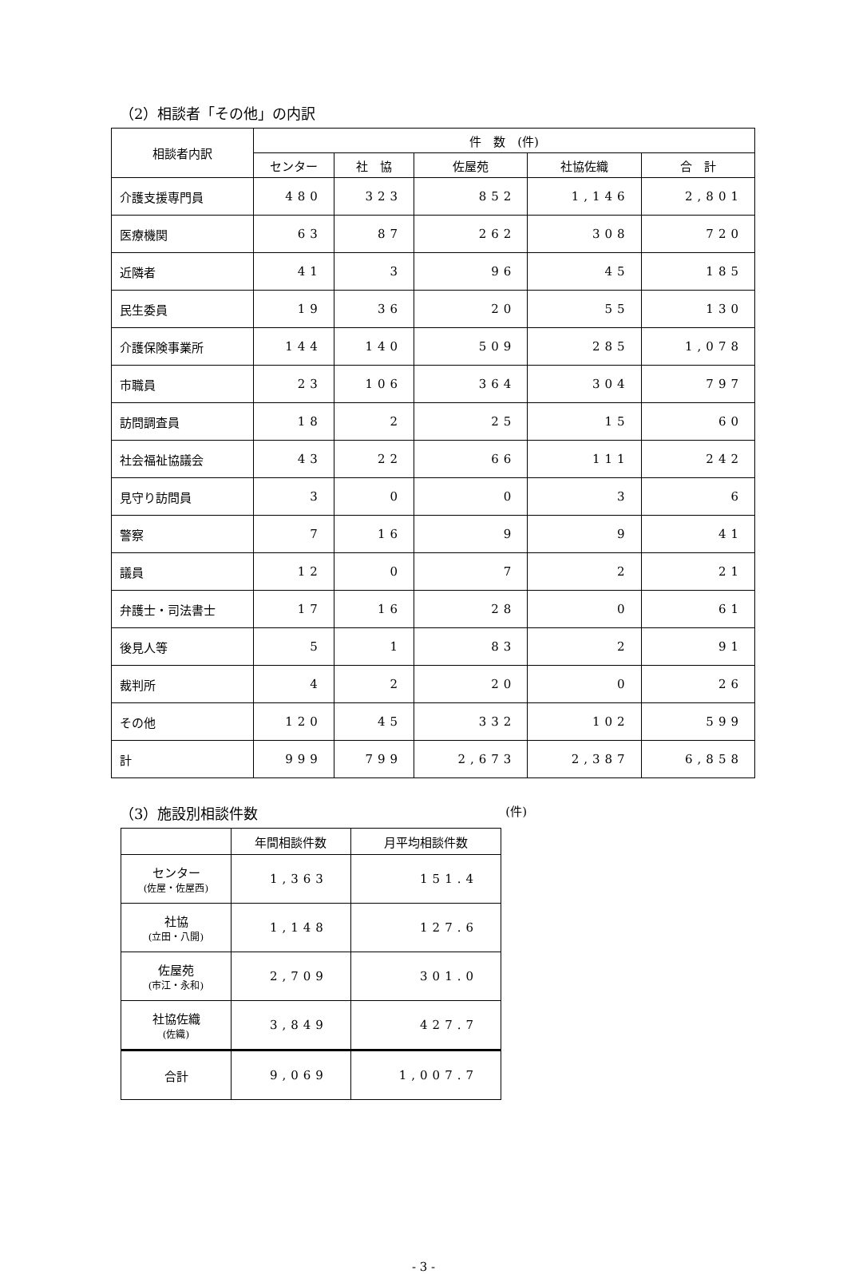（2）相談者「その他」の内訳
| 相談者内訳 | 件 数 (件) | | | | |
| --- | --- | --- | --- | --- | --- |
| | センター | 社 協 | 佐屋苑 | 社協佐織 | 合 計 |
| 介護支援専門員 | 480 | 323 | 852 | 1,146 | 2,801 |
| 医療機関 | 63 | 87 | 262 | 308 | 720 |
| 近隣者 | 41 | 3 | 96 | 45 | 185 |
| 民生委員 | 19 | 36 | 20 | 55 | 130 |
| 介護保険事業所 | 144 | 140 | 509 | 285 | 1,078 |
| 市職員 | 23 | 106 | 364 | 304 | 797 |
| 訪問調査員 | 18 | 2 | 25 | 15 | 60 |
| 社会福祉協議会 | 43 | 22 | 66 | 111 | 242 |
| 見守り訪問員 | 3 | 0 | 0 | 3 | 6 |
| 警察 | 7 | 16 | 9 | 9 | 41 |
| 議員 | 12 | 0 | 7 | 2 | 21 |
| 弁護士・司法書士 | 17 | 16 | 28 | 0 | 61 |
| 後見人等 | 5 | 1 | 83 | 2 | 91 |
| 裁判所 | 4 | 2 | 20 | 0 | 26 |
| その他 | 120 | 45 | 332 | 102 | 599 |
| 計 | 999 | 799 | 2,673 | 2,387 | 6,858 |
（3）施設別相談件数 (件)
| | 年間相談件数 | 月平均相談件数 |
| --- | --- | --- |
| センター (佐屋・佐屋西) | 1,363 | 151.4 |
| 社協 (立田・八開) | 1,148 | 127.6 |
| 佐屋苑 (市江・永和) | 2,709 | 301.0 |
| 社協佐織 (佐織) | 3,849 | 427.7 |
| 合計 | 9,069 | 1,007.7 |
- 3 -